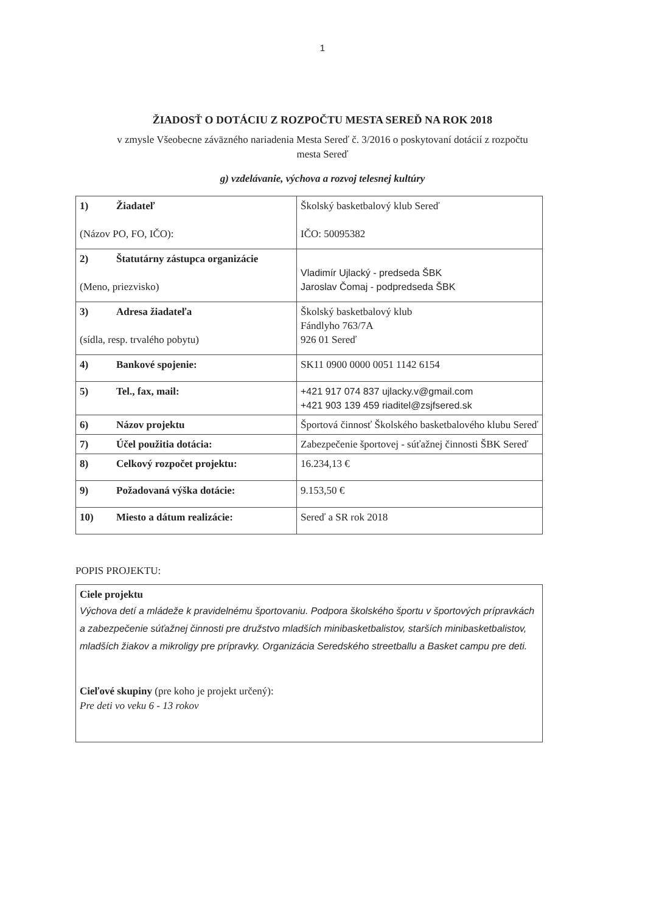1
ŽIADOSŤ O DOTÁCIU Z ROZPOČTU MESTA SEREĎ NA ROK 2018
v zmysle Všeobecne záväzného nariadenia Mesta Sereď č. 3/2016 o poskytovaní dotácií z rozpočtu mesta Sereď
g) vzdelávanie, výchova a rozvoj telesnej kultúry
| 1) Žiadateľ (Názov PO, FO, IČO): | Školský basketbalový klub Sereď IČO: 50095382 |
| 2) Štatutárny zástupca organizácie (Meno, priezvisko) | Vladimír Ujlacký - predseda ŠBK Jaroslav Čomaj - podpredseda ŠBK |
| 3) Adresa žiadateľa (sídla, resp. trvalého pobytu) | Školský basketbalový klub Fándlyho 763/7A 926 01 Sereď |
| 4) Bankové spojenie: | SK11 0900 0000 0051 1142 6154 |
| 5) Tel., fax, mail: | +421 917 074 837 ujlacky.v@gmail.com +421 903 139 459 riaditel@zsjfsered.sk |
| 6) Názov projektu | Športová činnosť Školského basketbalového klubu Sereď |
| 7) Účel použitia dotácia: | Zabezpečenie športovej - súťažnej činnosti ŠBK Sereď |
| 8) Celkový rozpočet projektu: | 16.234,13 € |
| 9) Požadovaná výška dotácie: | 9.153,50 € |
| 10) Miesto a dátum realizácie: | Sereď a SR rok 2018 |
POPIS PROJEKTU:
Ciele projektu
Výchova detí a mládeže k pravidelnému športovaniu. Podpora školského športu v športových prípravkách a zabezpečenie súťažnej činnosti pre družstvo mladších minibasketbalistov, starších minibasketbalistov, mladších žiakov a mikroligy pre prípravky. Organizácia Seredského streetballu a Basket campu pre deti.
Cieľové skupiny (pre koho je projekt určený):
Pre deti vo veku 6 - 13 rokov